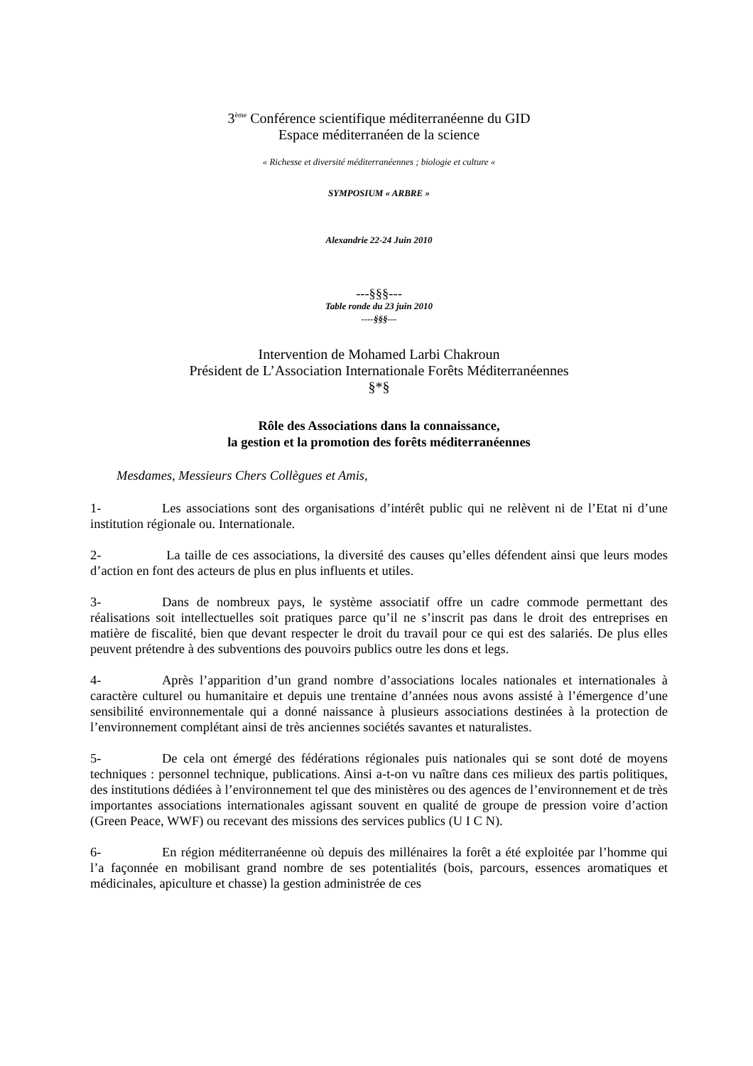3<sup>ème</sup> Conférence scientifique méditerranéenne du GID
Espace méditerranéen de la science
« Richesse et diversité méditerranéennes ; biologie et culture «
SYMPOSIUM « ARBRE »
Alexandrie 22-24 Juin 2010
---§§§---
Table ronde du 23 juin 2010
----§§§---
Intervention de Mohamed Larbi Chakroun
Président de L’Association Internationale Forêts Méditerranéennes
§*§
Rôle des Associations dans la connaissance,
la gestion et la promotion des forêts méditerranéennes
Mesdames, Messieurs Chers Collègues et Amis,
1- Les associations sont des organisations d’intérêt public qui ne relèvent ni de l’Etat ni d’une institution régionale ou. Internationale.
2- La taille de ces associations, la diversité des causes qu’elles défendent ainsi que leurs modes d’action en font des acteurs de plus en plus influents et utiles.
3- Dans de nombreux pays, le système associatif offre un cadre commode permettant des réalisations soit intellectuelles soit pratiques parce qu’il ne s’inscrit pas dans le droit des entreprises en matière de fiscalité, bien que devant respecter le droit du travail pour ce qui est des salariés. De plus elles peuvent prétendre à des subventions des pouvoirs publics outre les dons et legs.
4- Après l’apparition d’un grand nombre d’associations locales nationales et internationales à caractère culturel ou humanitaire et depuis une trentaine d’années nous avons assisté à l’émergence d’une sensibilité environnementale qui a donné naissance à plusieurs associations destinées à la protection de l’environnement complétant ainsi de très anciennes sociétés savantes et naturalistes.
5- De cela ont émergé des fédérations régionales puis nationales qui se sont doté de moyens techniques : personnel technique, publications. Ainsi a-t-on vu naître dans ces milieux des partis politiques, des institutions dédiées à l’environnement tel que des ministères ou des agences de l’environnement et de très importantes associations internationales agissant souvent en qualité de groupe de pression voire d’action (Green Peace, WWF) ou recevant des missions des services publics (U I C N).
6- En région méditerranéenne où depuis des millénaires la forêt a été exploitée par l’homme qui l’a façonnée en mobilisant grand nombre de ses potentialités (bois, parcours, essences aromatiques et médicinales, apiculture et chasse) la gestion administrée de ces